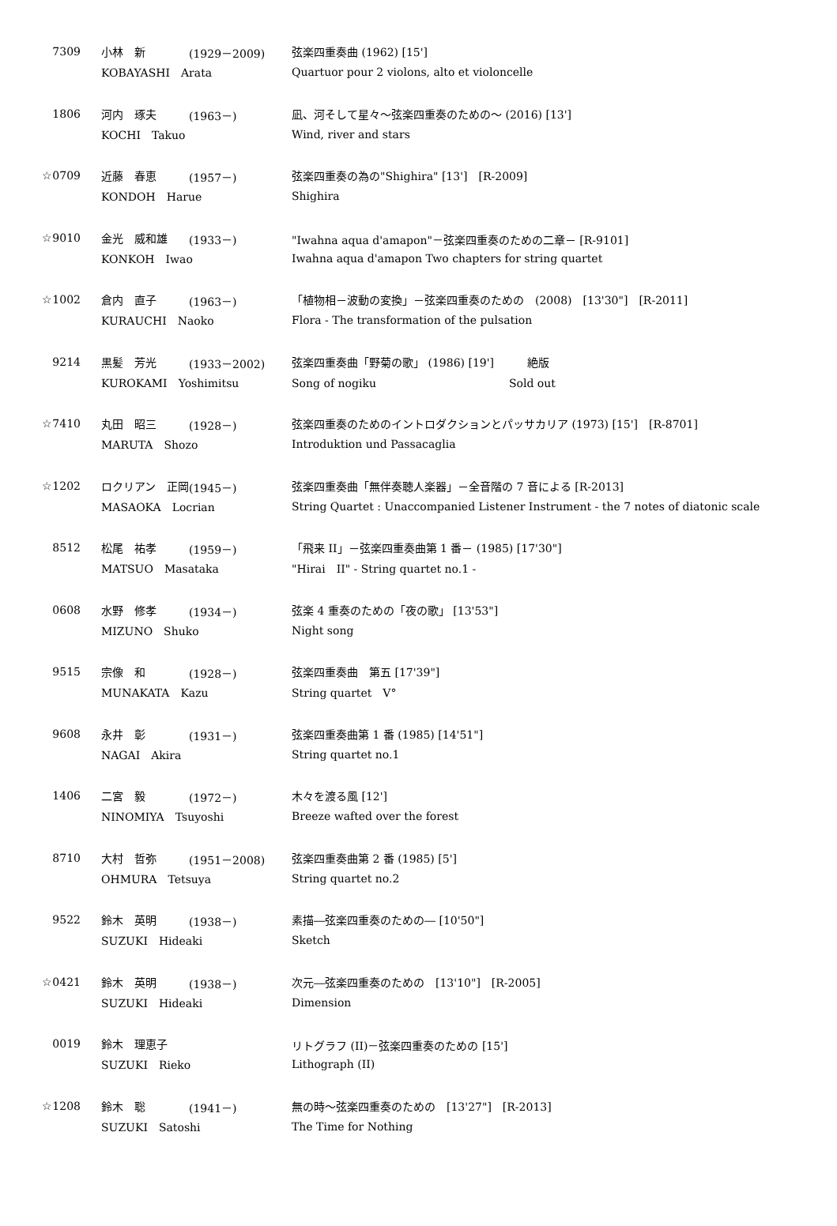| 7309 | 小林 新 | (1929－2009) | 弦楽四重奏曲 (1962) [15'] |
| | KOBAYASHI Arata | | Quartuor pour 2 violons, alto et violoncelle |
| 1806 | 河内 琢夫 | (1963－) | 凪、河そして星々～弦楽四重奏のための～ (2016) [13'] |
| | KOCHI Takuo | | Wind, river and stars |
| ☆0709 | 近藤 春恵 | (1957－) | 弦楽四重奏の為の"Shighira" [13'] [R-2009] |
| | KONDOH Harue | | Shighira |
| ☆9010 | 金光 威和雄 | (1933－) | "Iwahna aqua d'amapon"－弦楽四重奏のための二章－ [R-9101] |
| | KONKOH Iwao | | Iwahna aqua d'amapon Two chapters for string quartet |
| ☆1002 | 倉内 直子 | (1963－) | 「植物相－波動の変換」－弦楽四重奏のための (2008) [13'30"] [R-2011] |
| | KURAUCHI Naoko | | Flora - The transformation of the pulsation |
| 9214 | 黒髪 芳光 | (1933－2002) | 弦楽四重奏曲「野菊の歌」 (1986) [19'] 絶版 |
| | KUROKAMI Yoshimitsu | | Song of nogiku Sold out |
| ☆7410 | 丸田 昭三 | (1928－) | 弦楽四重奏のためのイントロダクションとパッサカリア (1973) [15'] [R-8701] |
| | MARUTA Shozo | | Introduktion und Passacaglia |
| ☆1202 | ロクリアン 正岡 | (1945－) | 弦楽四重奏曲「無伴奏聴人楽器」－全音階の 7 音による [R-2013] |
| | MASAOKA Locrian | | String Quartet : Unaccompanied Listener Instrument - the 7 notes of diatonic scale |
| 8512 | 松尾 祐孝 | (1959－) | 「飛来 II」－弦楽四重奏曲第 1 番－ (1985) [17'30"] |
| | MATSUO Masataka | | "Hirai II" - String quartet no.1 - |
| 0608 | 水野 修孝 | (1934－) | 弦楽 4 重奏のための「夜の歌」 [13'53"] |
| | MIZUNO Shuko | | Night song |
| 9515 | 宗像 和 | (1928－) | 弦楽四重奏曲 第五 [17'39"] |
| | MUNAKATA Kazu | | String quartet V° |
| 9608 | 永井 彰 | (1931－) | 弦楽四重奏曲第 1 番 (1985) [14'51"] |
| | NAGAI Akira | | String quartet no.1 |
| 1406 | 二宮 毅 | (1972－) | 木々を渡る風 [12'] |
| | NINOMIYA Tsuyoshi | | Breeze wafted over the forest |
| 8710 | 大村 哲弥 | (1951－2008) | 弦楽四重奏曲第 2 番 (1985) [5'] |
| | OHMURA Tetsuya | | String quartet no.2 |
| 9522 | 鈴木 英明 | (1938－) | 素描―弦楽四重奏のための― [10'50"] |
| | SUZUKI Hideaki | | Sketch |
| ☆0421 | 鈴木 英明 | (1938－) | 次元―弦楽四重奏のための [13'10"] [R-2005] |
| | SUZUKI Hideaki | | Dimension |
| 0019 | 鈴木 理恵子 | | リトグラフ (II)－弦楽四重奏のための [15'] |
| | SUZUKI Rieko | | Lithograph (II) |
| ☆1208 | 鈴木 聡 | (1941－) | 無の時～弦楽四重奏のための [13'27"] [R-2013] |
| | SUZUKI Satoshi | | The Time for Nothing |